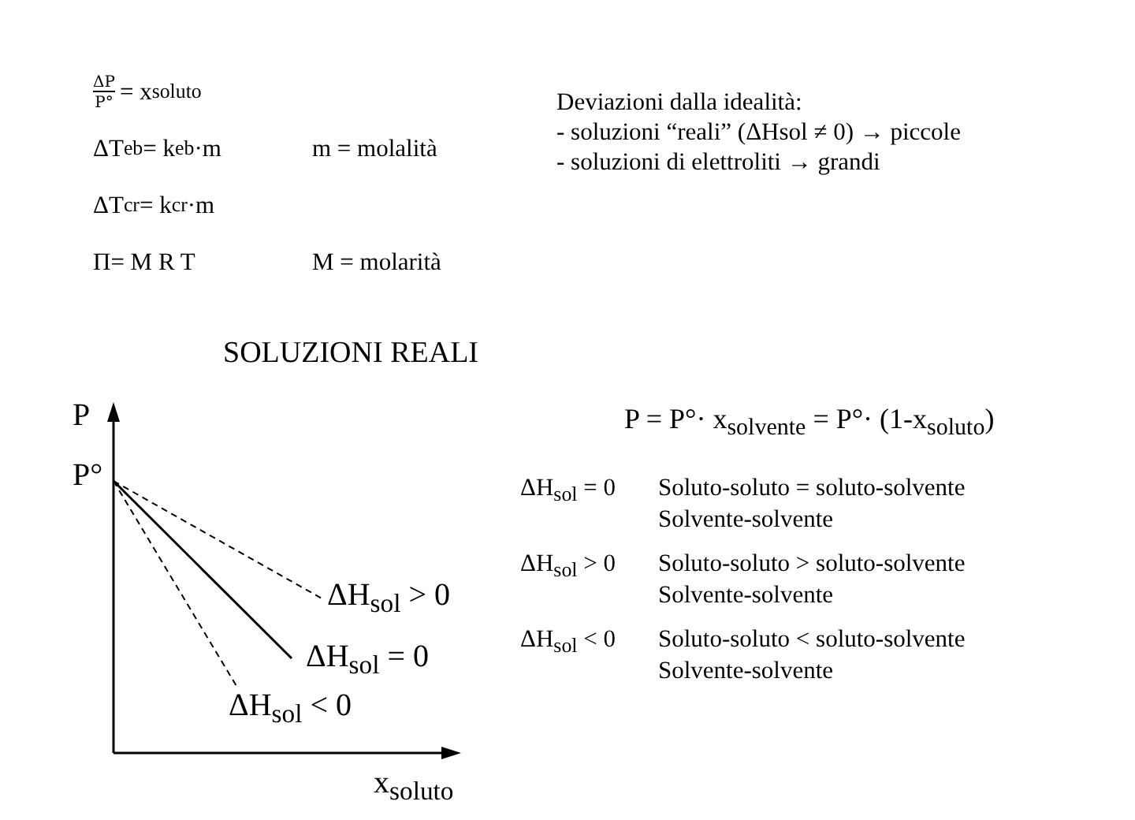ΔP P° = x<sub>soluto</sub>
ΔT<sub>eb</sub> = k<sub>eb</sub>·m m = molalità
ΔT<sub>cr</sub> = k<sub>cr</sub>·m
Π= M R T M = molarità
Deviazioni dalla idealità:
- soluzioni “reali” (ΔHsol ≠ 0) → piccole
- soluzioni di elettroliti → grandi
SOLUZIONI REALI
P
P°
ΔH<sub>sol</sub> > 0
ΔH<sub>sol</sub> = 0
ΔH<sub>sol</sub> < 0
x<sub>soluto</sub>
P = P°· x<sub>solvente</sub> = P°· (1-x<sub>soluto</sub>)
ΔH<sub>sol</sub> = 0 Soluto-soluto = soluto-solvente
Solvente-solvente
ΔH<sub>sol</sub> > 0 Soluto-soluto > soluto-solvente
Solvente-solvente
ΔH<sub>sol</sub> < 0 Soluto-soluto < soluto-solvente
Solvente-solvente